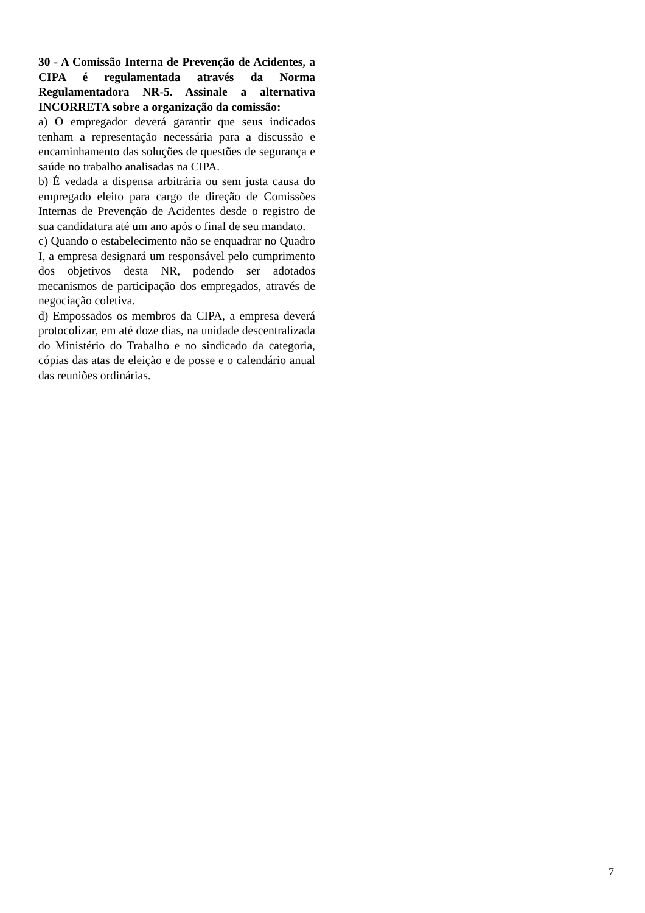30 - A Comissão Interna de Prevenção de Acidentes, a CIPA é regulamentada através da Norma Regulamentadora NR-5. Assinale a alternativa INCORRETA sobre a organização da comissão:
a) O empregador deverá garantir que seus indicados tenham a representação necessária para a discussão e encaminhamento das soluções de questões de segurança e saúde no trabalho analisadas na CIPA.
b) É vedada a dispensa arbitrária ou sem justa causa do empregado eleito para cargo de direção de Comissões Internas de Prevenção de Acidentes desde o registro de sua candidatura até um ano após o final de seu mandato.
c) Quando o estabelecimento não se enquadrar no Quadro I, a empresa designará um responsável pelo cumprimento dos objetivos desta NR, podendo ser adotados mecanismos de participação dos empregados, através de negociação coletiva.
d) Empossados os membros da CIPA, a empresa deverá protocolizar, em até doze dias, na unidade descentralizada do Ministério do Trabalho e no sindicado da categoria, cópias das atas de eleição e de posse e o calendário anual das reuniões ordinárias.
7